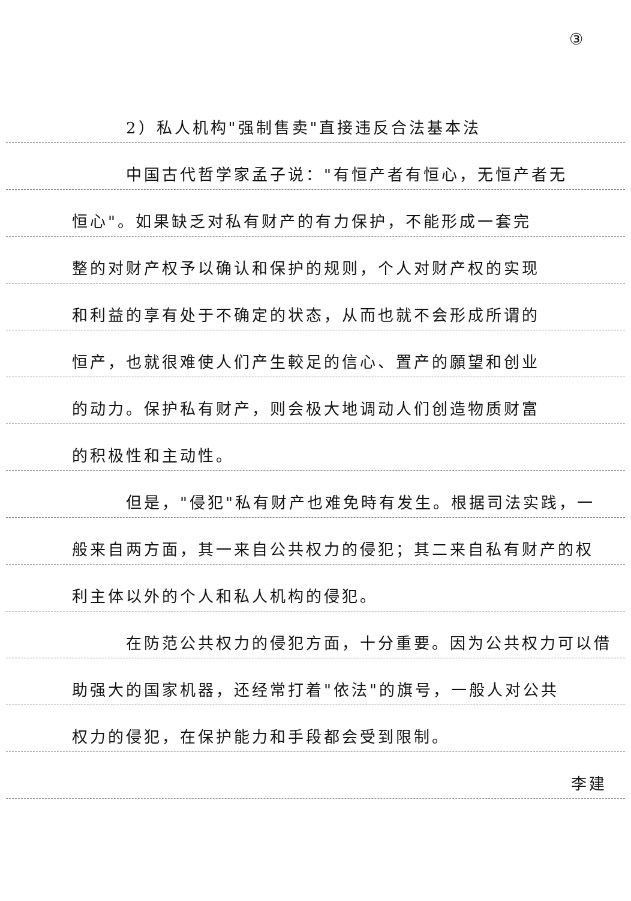③
2）私人机构"强制售卖"直接违反合法基本法
中国古代哲学家孟子说："有恒产者有恒心，无恒产者无
恒心"。如果缺乏对私有财产的有力保护，不能形成一套完
整的对财产权予以确认和保护的规则，个人对财产权的实现
和利益的享有处于不确定的状态，从而也就不会形成所谓的
恒产，也就很难使人们产生較足的信心、置产的願望和创业
的动力。保护私有财产，则会极大地调动人们创造物质财富
的积极性和主动性。
但是，"侵犯"私有财产也难免時有发生。根据司法实践，一
般来自两方面，其一来自公共权力的侵犯；其二来自私有财产的权
利主体以外的个人和私人机构的侵犯。
在防范公共权力的侵犯方面，十分重要。因为公共权力可以借
助强大的国家机器，还经常打着"依法"的旗号，一般人对公共
权力的侵犯，在保护能力和手段都会受到限制。
李建